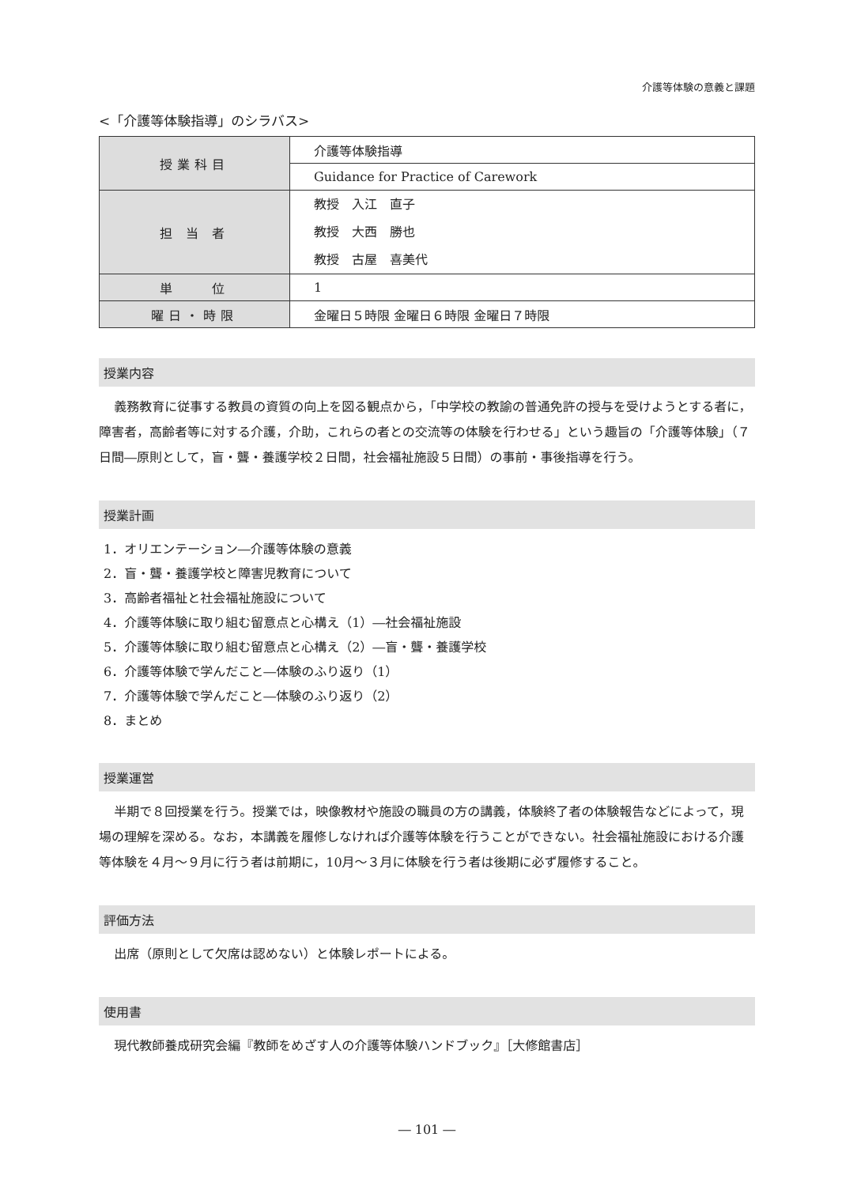介護等体験の意義と課題
<「介護等体験指導」のシラバス>
| 授業科目 | 介護等体験指導 |
| | Guidance for Practice of Carework |
| 担 当 者 | 教授 入江 直子 教授 大西 勝也 教授 古屋 喜美代 |
| 単 位 | 1 |
| 曜日・時限 | 金曜日５時限 金曜日６時限 金曜日７時限 |
授業内容
義務教育に従事する教員の資質の向上を図る観点から，「中学校の教諭の普通免許の授与を受けようとする者に，障害者，高齢者等に対する介護，介助，これらの者との交流等の体験を行わせる」という趣旨の「介護等体験」（７日間―原則として，盲・聾・養護学校２日間，社会福祉施設５日間）の事前・事後指導を行う。
授業計画
1．オリエンテーション―介護等体験の意義
2．盲・聾・養護学校と障害児教育について
3．高齢者福祉と社会福祉施設について
4．介護等体験に取り組む留意点と心構え（1）―社会福祉施設
5．介護等体験に取り組む留意点と心構え（2）―盲・聾・養護学校
6．介護等体験で学んだこと―体験のふり返り（1）
7．介護等体験で学んだこと―体験のふり返り（2）
8．まとめ
授業運営
半期で８回授業を行う。授業では，映像教材や施設の職員の方の講義，体験終了者の体験報告などによって，現場の理解を深める。なお，本講義を履修しなければ介護等体験を行うことができない。社会福祉施設における介護等体験を４月～９月に行う者は前期に，10月～３月に体験を行う者は後期に必ず履修すること。
評価方法
出席（原則として欠席は認めない）と体験レポートによる。
使用書
現代教師養成研究会編『教師をめざす人の介護等体験ハンドブック』［大修館書店］
― 101 ―